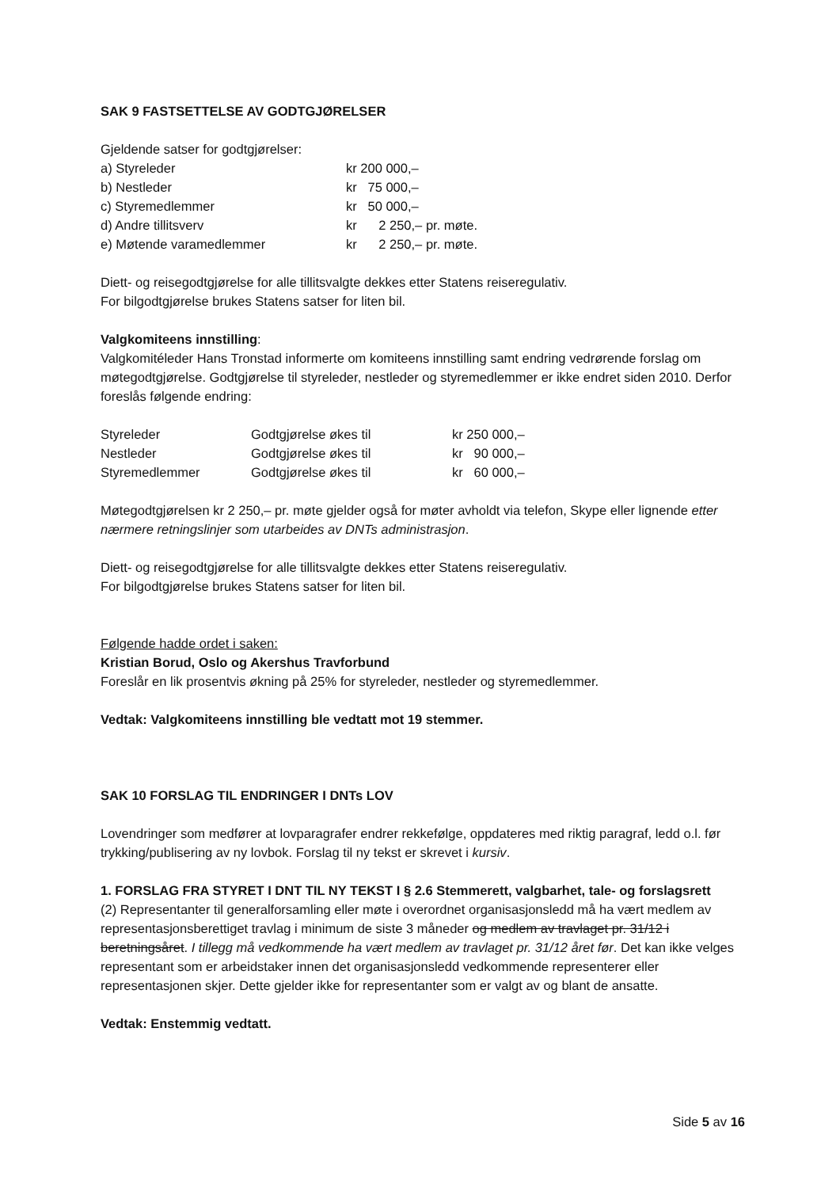SAK 9 FASTSETTELSE AV GODTGJØRELSER
Gjeldende satser for godtgjørelser:
| a) Styreleder | kr 200 000,– |
| b) Nestleder | kr 75 000,– |
| c) Styremedlemmer | kr 50 000,– |
| d) Andre tillitsverv | kr 2 250,– pr. møte. |
| e) Møtende varamedlemmer | kr 2 250,– pr. møte. |
Diett- og reisegodtgjørelse for alle tillitsvalgte dekkes etter Statens reiseregulativ.
For bilgodtgjørelse brukes Statens satser for liten bil.
Valgkomiteens innstilling:
Valgkomitéleder Hans Tronstad informerte om komiteens innstilling samt endring vedrørende forslag om møtegodtgjørelse. Godtgjørelse til styreleder, nestleder og styremedlemmer er ikke endret siden 2010. Derfor foreslås følgende endring:
| Styreleder | Godtgjørelse økes til | kr 250 000,– |
| Nestleder | Godtgjørelse økes til | kr 90 000,– |
| Styremedlemmer | Godtgjørelse økes til | kr 60 000,– |
Møtegodtgjørelsen kr 2 250,– pr. møte gjelder også for møter avholdt via telefon, Skype eller lignende etter nærmere retningslinjer som utarbeides av DNTs administrasjon.
Diett- og reisegodtgjørelse for alle tillitsvalgte dekkes etter Statens reiseregulativ.
For bilgodtgjørelse brukes Statens satser for liten bil.
Følgende hadde ordet i saken:
Kristian Borud, Oslo og Akershus Travforbund
Foreslår en lik prosentvis økning på 25% for styreleder, nestleder og styremedlemmer.
Vedtak: Valgkomiteens innstilling ble vedtatt mot 19 stemmer.
SAK 10 FORSLAG TIL ENDRINGER I DNTs LOV
Lovendringer som medfører at lovparagrafer endrer rekkefølge, oppdateres med riktig paragraf, ledd o.l. før trykking/publisering av ny lovbok. Forslag til ny tekst er skrevet i kursiv.
1. FORSLAG FRA STYRET I DNT TIL NY TEKST I § 2.6 Stemmerett, valgbarhet, tale- og forslagsrett
(2) Representanter til generalforsamling eller møte i overordnet organisasjonsledd må ha vært medlem av representasjonsberettiget travlag i minimum de siste 3 måneder og medlem av travlaget pr. 31/12 i beretningsåret. I tillegg må vedkommende ha vært medlem av travlaget pr. 31/12 året før. Det kan ikke velges representant som er arbeidstaker innen det organisasjonsledd vedkommende representerer eller representasjonen skjer. Dette gjelder ikke for representanter som er valgt av og blant de ansatte.
Vedtak: Enstemmig vedtatt.
Side 5 av 16